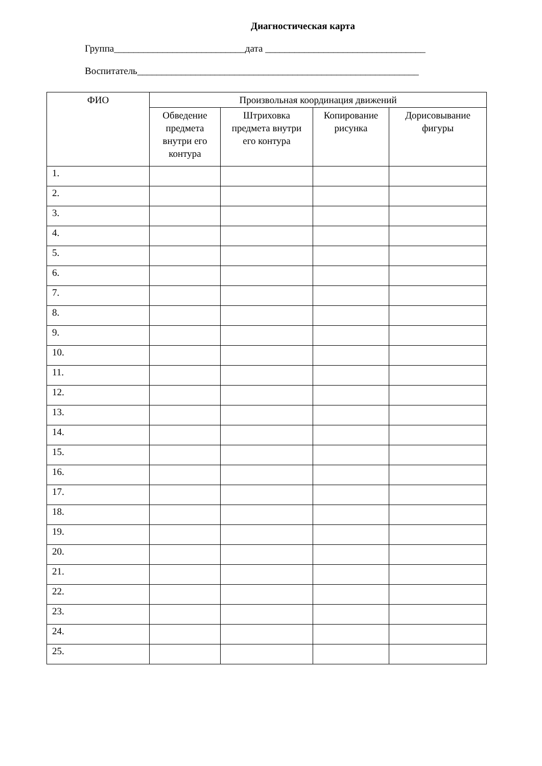Диагностическая карта
Группа___________________________дата _________________________________
Воспитатель__________________________________________________________
| ФИО | Произвольная координация движений | | | |
| --- | --- | --- | --- | --- |
| | Обведение предмета внутри его контура | Штриховка предмета внутри его контура | Копирование рисунка | Дорисовывание фигуры |
| 1. | | | | |
| 2. | | | | |
| 3. | | | | |
| 4. | | | | |
| 5. | | | | |
| 6. | | | | |
| 7. | | | | |
| 8. | | | | |
| 9. | | | | |
| 10. | | | | |
| 11. | | | | |
| 12. | | | | |
| 13. | | | | |
| 14. | | | | |
| 15. | | | | |
| 16. | | | | |
| 17. | | | | |
| 18. | | | | |
| 19. | | | | |
| 20. | | | | |
| 21. | | | | |
| 22. | | | | |
| 23. | | | | |
| 24. | | | | |
| 25. | | | | |